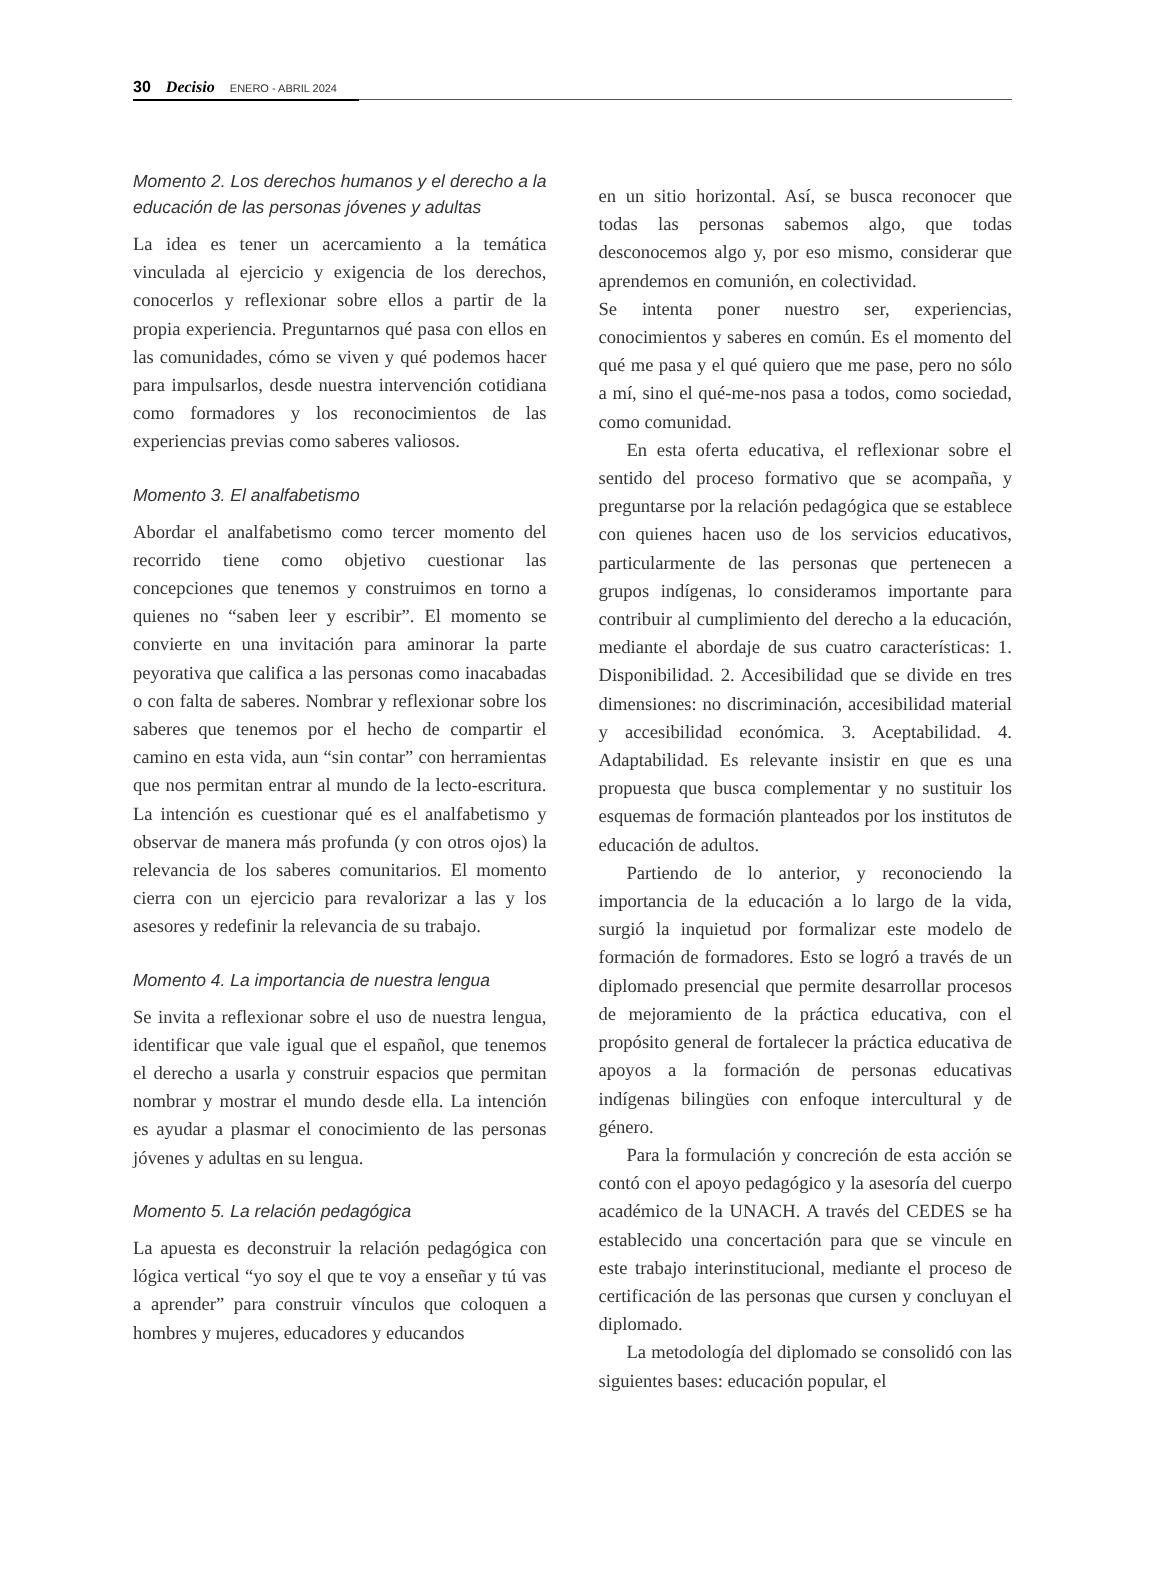30 Decisio ENERO - ABRIL 2024
Momento 2. Los derechos humanos y el derecho a la educación de las personas jóvenes y adultas
La idea es tener un acercamiento a la temática vinculada al ejercicio y exigencia de los derechos, conocerlos y reflexionar sobre ellos a partir de la propia experiencia. Preguntarnos qué pasa con ellos en las comunidades, cómo se viven y qué podemos hacer para impulsarlos, desde nuestra intervención cotidiana como formadores y los reconocimientos de las experiencias previas como saberes valiosos.
Momento 3. El analfabetismo
Abordar el analfabetismo como tercer momento del recorrido tiene como objetivo cuestionar las concepciones que tenemos y construimos en torno a quienes no “saben leer y escribir”. El momento se convierte en una invitación para aminorar la parte peyorativa que califica a las personas como inacabadas o con falta de saberes. Nombrar y reflexionar sobre los saberes que tenemos por el hecho de compartir el camino en esta vida, aun “sin contar” con herramientas que nos permitan entrar al mundo de la lecto-escritura. La intención es cuestionar qué es el analfabetismo y observar de manera más profunda (y con otros ojos) la relevancia de los saberes comunitarios. El momento cierra con un ejercicio para revalorizar a las y los asesores y redefinir la relevancia de su trabajo.
Momento 4. La importancia de nuestra lengua
Se invita a reflexionar sobre el uso de nuestra lengua, identificar que vale igual que el español, que tenemos el derecho a usarla y construir espacios que permitan nombrar y mostrar el mundo desde ella. La intención es ayudar a plasmar el conocimiento de las personas jóvenes y adultas en su lengua.
Momento 5. La relación pedagógica
La apuesta es deconstruir la relación pedagógica con lógica vertical “yo soy el que te voy a enseñar y tú vas a aprender” para construir vínculos que coloquen a hombres y mujeres, educadores y educandos
en un sitio horizontal. Así, se busca reconocer que todas las personas sabemos algo, que todas desconocemos algo y, por eso mismo, considerar que aprendemos en comunión, en colectividad.
Se intenta poner nuestro ser, experiencias, conocimientos y saberes en común. Es el momento del qué me pasa y el qué quiero que me pase, pero no sólo a mí, sino el qué-me-nos pasa a todos, como sociedad, como comunidad.
En esta oferta educativa, el reflexionar sobre el sentido del proceso formativo que se acompaña, y preguntarse por la relación pedagógica que se establece con quienes hacen uso de los servicios educativos, particularmente de las personas que pertenecen a grupos indígenas, lo consideramos importante para contribuir al cumplimiento del derecho a la educación, mediante el abordaje de sus cuatro características: 1. Disponibilidad. 2. Accesibilidad que se divide en tres dimensiones: no discriminación, accesibilidad material y accesibilidad económica. 3. Aceptabilidad. 4. Adaptabilidad. Es relevante insistir en que es una propuesta que busca complementar y no sustituir los esquemas de formación planteados por los institutos de educación de adultos.
Partiendo de lo anterior, y reconociendo la importancia de la educación a lo largo de la vida, surgió la inquietud por formalizar este modelo de formación de formadores. Esto se logró a través de un diplomado presencial que permite desarrollar procesos de mejoramiento de la práctica educativa, con el propósito general de fortalecer la práctica educativa de apoyos a la formación de personas educativas indígenas bilingües con enfoque intercultural y de género.
Para la formulación y concreción de esta acción se contó con el apoyo pedagógico y la asesoría del cuerpo académico de la UNACH. A través del CEDES se ha establecido una concertación para que se vincule en este trabajo interinstitucional, mediante el proceso de certificación de las personas que cursen y concluyan el diplomado.
La metodología del diplomado se consolidó con las siguientes bases: educación popular, el